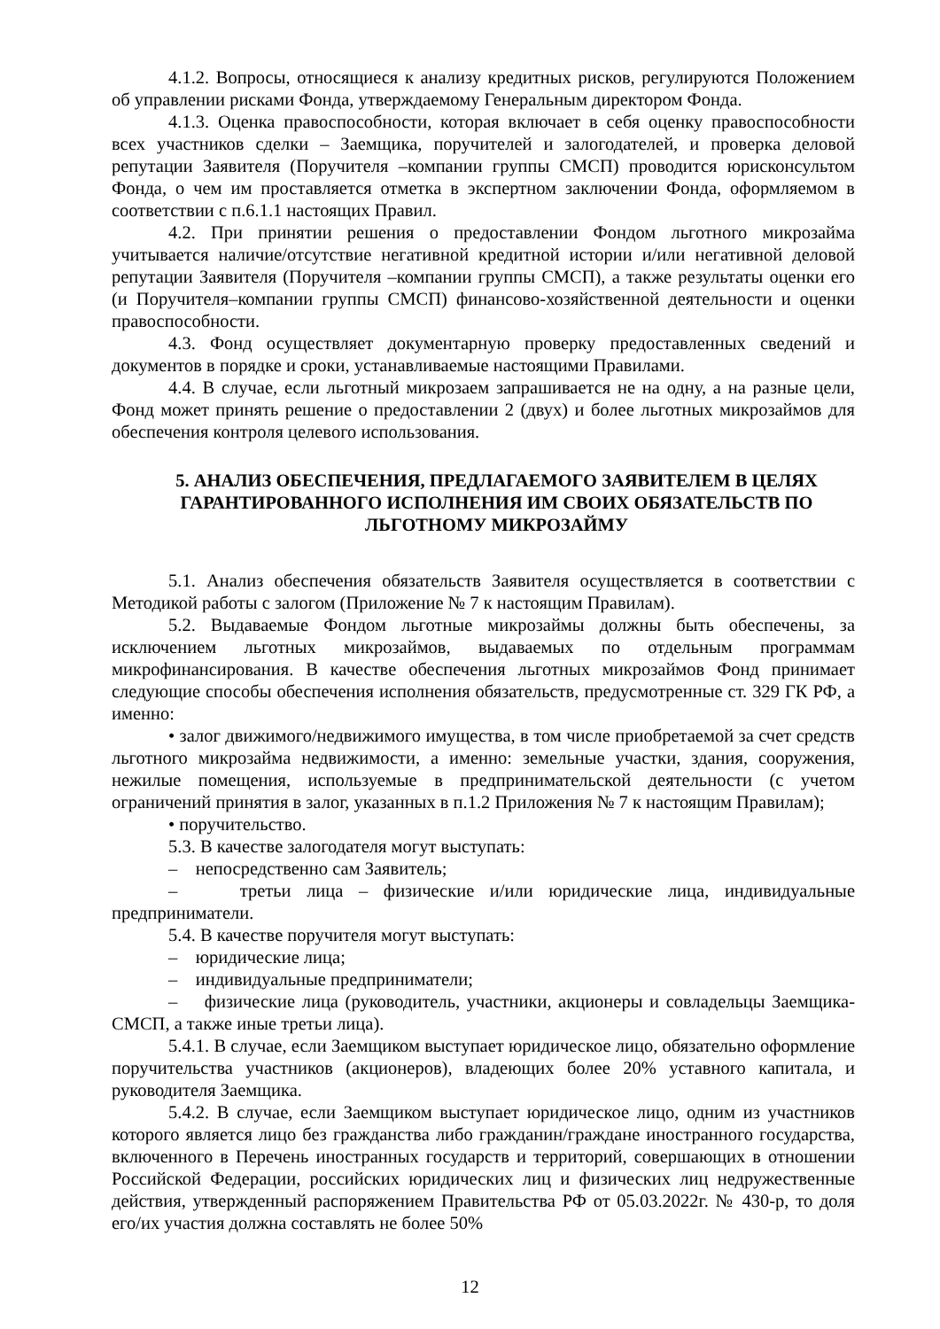4.1.2. Вопросы, относящиеся к анализу кредитных рисков, регулируются Положением об управлении рисками Фонда, утверждаемому Генеральным директором Фонда.
4.1.3. Оценка правоспособности, которая включает в себя оценку правоспособности всех участников сделки – Заемщика, поручителей и залогодателей, и проверка деловой репутации Заявителя (Поручителя –компании группы СМСП) проводится юрисконсультом Фонда, о чем им проставляется отметка в экспертном заключении Фонда, оформляемом в соответствии с п.6.1.1 настоящих Правил.
4.2. При принятии решения о предоставлении Фондом льготного микрозайма учитывается наличие/отсутствие негативной кредитной истории и/или негативной деловой репутации Заявителя (Поручителя –компании группы СМСП), а также результаты оценки его (и Поручителя–компании группы СМСП) финансово-хозяйственной деятельности и оценки правоспособности.
4.3. Фонд осуществляет документарную проверку предоставленных сведений и документов в порядке и сроки, устанавливаемые настоящими Правилами.
4.4. В случае, если льготный микрозаем запрашивается не на одну, а на разные цели, Фонд может принять решение о предоставлении 2 (двух) и более льготных микрозаймов для обеспечения контроля целевого использования.
5. АНАЛИЗ ОБЕСПЕЧЕНИЯ, ПРЕДЛАГАЕМОГО ЗАЯВИТЕЛЕМ В ЦЕЛЯХ ГАРАНТИРОВАННОГО ИСПОЛНЕНИЯ ИМ СВОИХ ОБЯЗАТЕЛЬСТВ ПО ЛЬГОТНОМУ МИКРОЗАЙМУ
5.1. Анализ обеспечения обязательств Заявителя осуществляется в соответствии с Методикой работы с залогом (Приложение № 7 к настоящим Правилам).
5.2. Выдаваемые Фондом льготные микрозаймы должны быть обеспечены, за исключением льготных микрозаймов, выдаваемых по отдельным программам микрофинансирования. В качестве обеспечения льготных микрозаймов Фонд принимает следующие способы обеспечения исполнения обязательств, предусмотренные ст. 329 ГК РФ, а именно:
• залог движимого/недвижимого имущества, в том числе приобретаемой за счет средств льготного микрозайма недвижимости, а именно: земельные участки, здания, сооружения, нежилые помещения, используемые в предпринимательской деятельности (с учетом ограничений принятия в залог, указанных в п.1.2 Приложения № 7 к настоящим Правилам);
• поручительство.
5.3. В качестве залогодателя могут выступать:
– непосредственно сам Заявитель;
– третьи лица – физические и/или юридические лица, индивидуальные предприниматели.
5.4. В качестве поручителя могут выступать:
– юридические лица;
– индивидуальные предприниматели;
– физические лица (руководитель, участники, акционеры и совладельцы Заемщика-СМСП, а также иные третьи лица).
5.4.1. В случае, если Заемщиком выступает юридическое лицо, обязательно оформление поручительства участников (акционеров), владеющих более 20% уставного капитала, и руководителя Заемщика.
5.4.2. В случае, если Заемщиком выступает юридическое лицо, одним из участников которого является лицо без гражданства либо гражданин/граждане иностранного государства, включенного в Перечень иностранных государств и территорий, совершающих в отношении Российской Федерации, российских юридических лиц и физических лиц недружественные действия, утвержденный распоряжением Правительства РФ от 05.03.2022г. № 430-р, то доля его/их участия должна составлять не более 50%
12